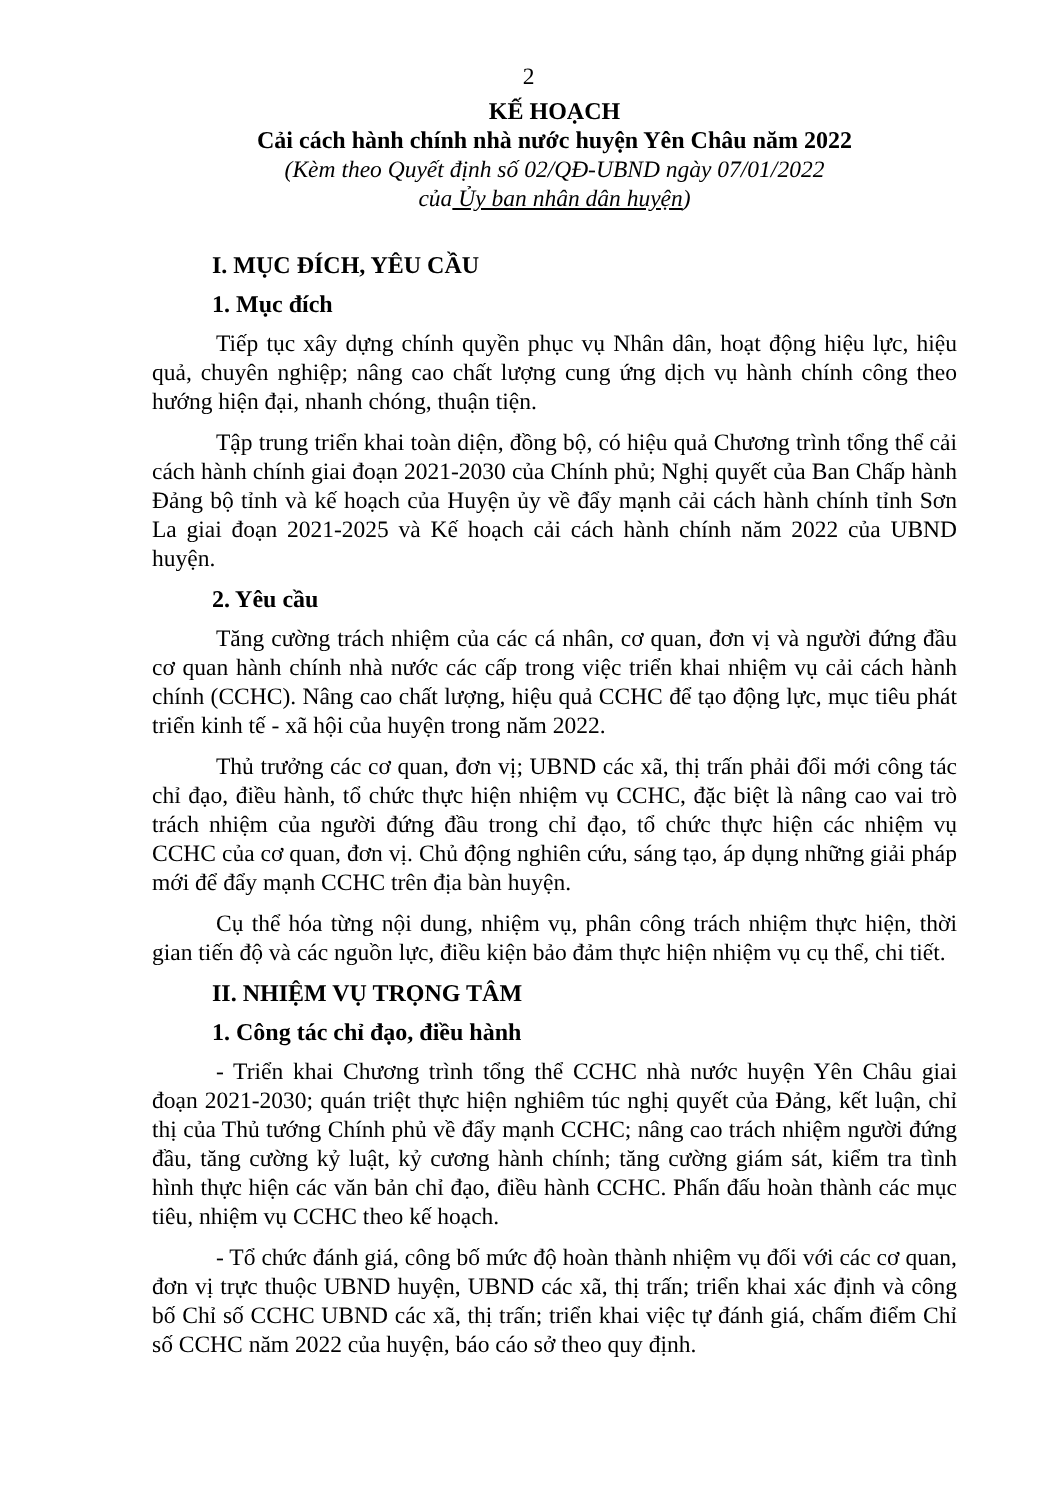2
KẾ HOẠCH
Cải cách hành chính nhà nước huyện Yên Châu năm 2022
(Kèm theo Quyết định số 02/QĐ-UBND ngày 07/01/2022
của Ủy ban nhân dân huyện)
I. MỤC ĐÍCH, YÊU CẦU
1. Mục đích
Tiếp tục xây dựng chính quyền phục vụ Nhân dân, hoạt động hiệu lực, hiệu quả, chuyên nghiệp; nâng cao chất lượng cung ứng dịch vụ hành chính công theo hướng hiện đại, nhanh chóng, thuận tiện.
Tập trung triển khai toàn diện, đồng bộ, có hiệu quả Chương trình tổng thể cải cách hành chính giai đoạn 2021-2030 của Chính phủ; Nghị quyết của Ban Chấp hành Đảng bộ tỉnh và kế hoạch của Huyện ủy về đẩy mạnh cải cách hành chính tỉnh Sơn La giai đoạn 2021-2025 và Kế hoạch cải cách hành chính năm 2022 của UBND huyện.
2. Yêu cầu
Tăng cường trách nhiệm của các cá nhân, cơ quan, đơn vị và người đứng đầu cơ quan hành chính nhà nước các cấp trong việc triển khai nhiệm vụ cải cách hành chính (CCHC). Nâng cao chất lượng, hiệu quả CCHC để tạo động lực, mục tiêu phát triển kinh tế - xã hội của huyện trong năm 2022.
Thủ trưởng các cơ quan, đơn vị; UBND các xã, thị trấn phải đổi mới công tác chỉ đạo, điều hành, tổ chức thực hiện nhiệm vụ CCHC, đặc biệt là nâng cao vai trò trách nhiệm của người đứng đầu trong chỉ đạo, tổ chức thực hiện các nhiệm vụ CCHC của cơ quan, đơn vị. Chủ động nghiên cứu, sáng tạo, áp dụng những giải pháp mới để đẩy mạnh CCHC trên địa bàn huyện.
Cụ thể hóa từng nội dung, nhiệm vụ, phân công trách nhiệm thực hiện, thời gian tiến độ và các nguồn lực, điều kiện bảo đảm thực hiện nhiệm vụ cụ thể, chi tiết.
II. NHIỆM VỤ TRỌNG TÂM
1. Công tác chỉ đạo, điều hành
- Triển khai Chương trình tổng thể CCHC nhà nước huyện Yên Châu giai đoạn 2021-2030; quán triệt thực hiện nghiêm túc nghị quyết của Đảng, kết luận, chỉ thị của Thủ tướng Chính phủ về đẩy mạnh CCHC; nâng cao trách nhiệm người đứng đầu, tăng cường kỷ luật, kỷ cương hành chính; tăng cường giám sát, kiểm tra tình hình thực hiện các văn bản chỉ đạo, điều hành CCHC. Phấn đấu hoàn thành các mục tiêu, nhiệm vụ CCHC theo kế hoạch.
- Tổ chức đánh giá, công bố mức độ hoàn thành nhiệm vụ đối với các cơ quan, đơn vị trực thuộc UBND huyện, UBND các xã, thị trấn; triển khai xác định và công bố Chỉ số CCHC UBND các xã, thị trấn; triển khai việc tự đánh giá, chấm điểm Chỉ số CCHC năm 2022 của huyện, báo cáo sở theo quy định.